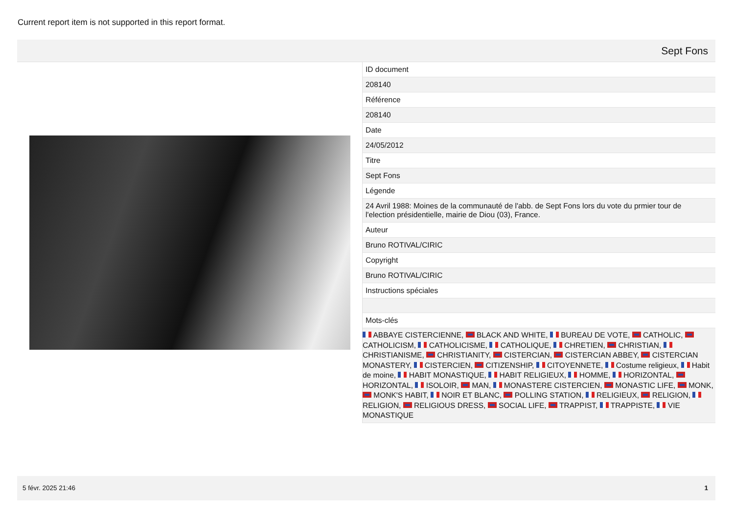Current report item is not supported in this report format.
Sept Fons
ID document
208140
Référence
208140
Date
24/05/2012
Titre
Sept Fons
Légende
24 Avril 1988: Moines de la communauté de l'abb. de Sept Fons lors du vote du prmier tour de l'election présidentielle, mairie de Diou (03), France.
Auteur
Bruno ROTIVAL/CIRIC
Copyright
Bruno ROTIVAL/CIRIC
Instructions spéciales
Mots-clés
ABBAYE CISTERCIENNE, BLACK AND WHITE, BUREAU DE VOTE, CATHOLIC, CATHOLICISM, CATHOLICISME, CATHOLIQUE, CHRETIEN, CHRISTIAN, CHRISTIANISME, CHRISTIANITY, CISTERCIAN, CISTERCIAN ABBEY, CISTERCIAN MONASTERY, CISTERCIEN, CITIZENSHIP, CITOYENNETE, Costume religieux, Habit de moine, HABIT MONASTIQUE, HABIT RELIGIEUX, HOMME, HORIZONTAL, HORIZONTAL, ISOLOIR, MAN, MONASTERE CISTERCIEN, MONASTIC LIFE, MONK, MONK'S HABIT, NOIR ET BLANC, POLLING STATION, RELIGIEUX, RELIGION, RELIGION, RELIGIOUS DRESS, SOCIAL LIFE, TRAPPIST, TRAPPISTE, VIE MONASTIQUE
5 févr. 2025 21:46 1